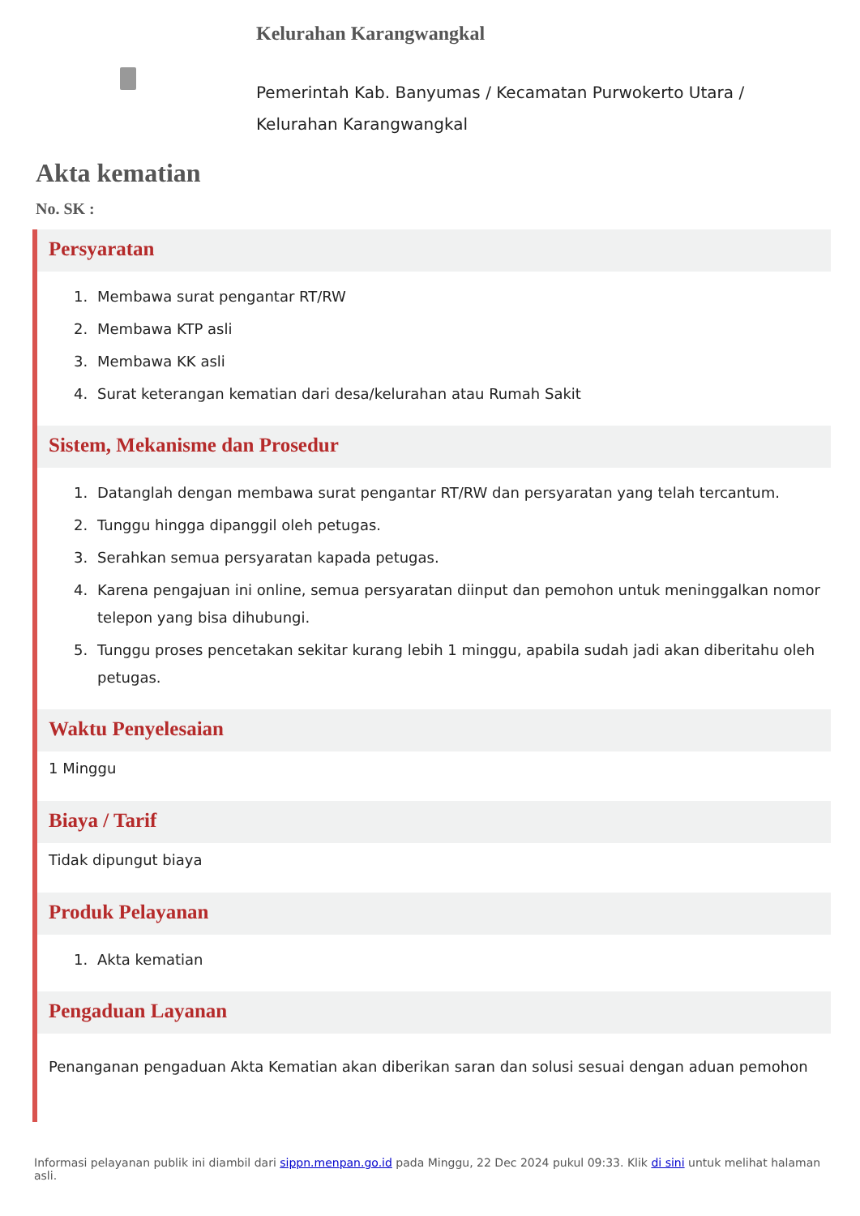Kelurahan Karangwangkal
Pemerintah Kab. Banyumas / Kecamatan Purwokerto Utara /
Kelurahan Karangwangkal
Akta kematian
No. SK :
Persyaratan
1. Membawa surat pengantar RT/RW
2. Membawa KTP asli
3. Membawa KK asli
4. Surat keterangan kematian dari desa/kelurahan atau Rumah Sakit
Sistem, Mekanisme dan Prosedur
1. Datanglah dengan membawa surat pengantar RT/RW dan persyaratan yang telah tercantum.
2. Tunggu hingga dipanggil oleh petugas.
3. Serahkan semua persyaratan kapada petugas.
4. Karena pengajuan ini online, semua persyaratan diinput dan pemohon untuk meninggalkan nomor telepon yang bisa dihubungi.
5. Tunggu proses pencetakan sekitar kurang lebih 1 minggu, apabila sudah jadi akan diberitahu oleh petugas.
Waktu Penyelesaian
1 Minggu
Biaya / Tarif
Tidak dipungut biaya
Produk Pelayanan
1. Akta kematian
Pengaduan Layanan
Penanganan pengaduan Akta Kematian akan diberikan saran dan solusi sesuai dengan aduan pemohon
Informasi pelayanan publik ini diambil dari sippn.menpan.go.id pada Minggu, 22 Dec 2024 pukul 09:33. Klik di sini untuk melihat halaman asli.